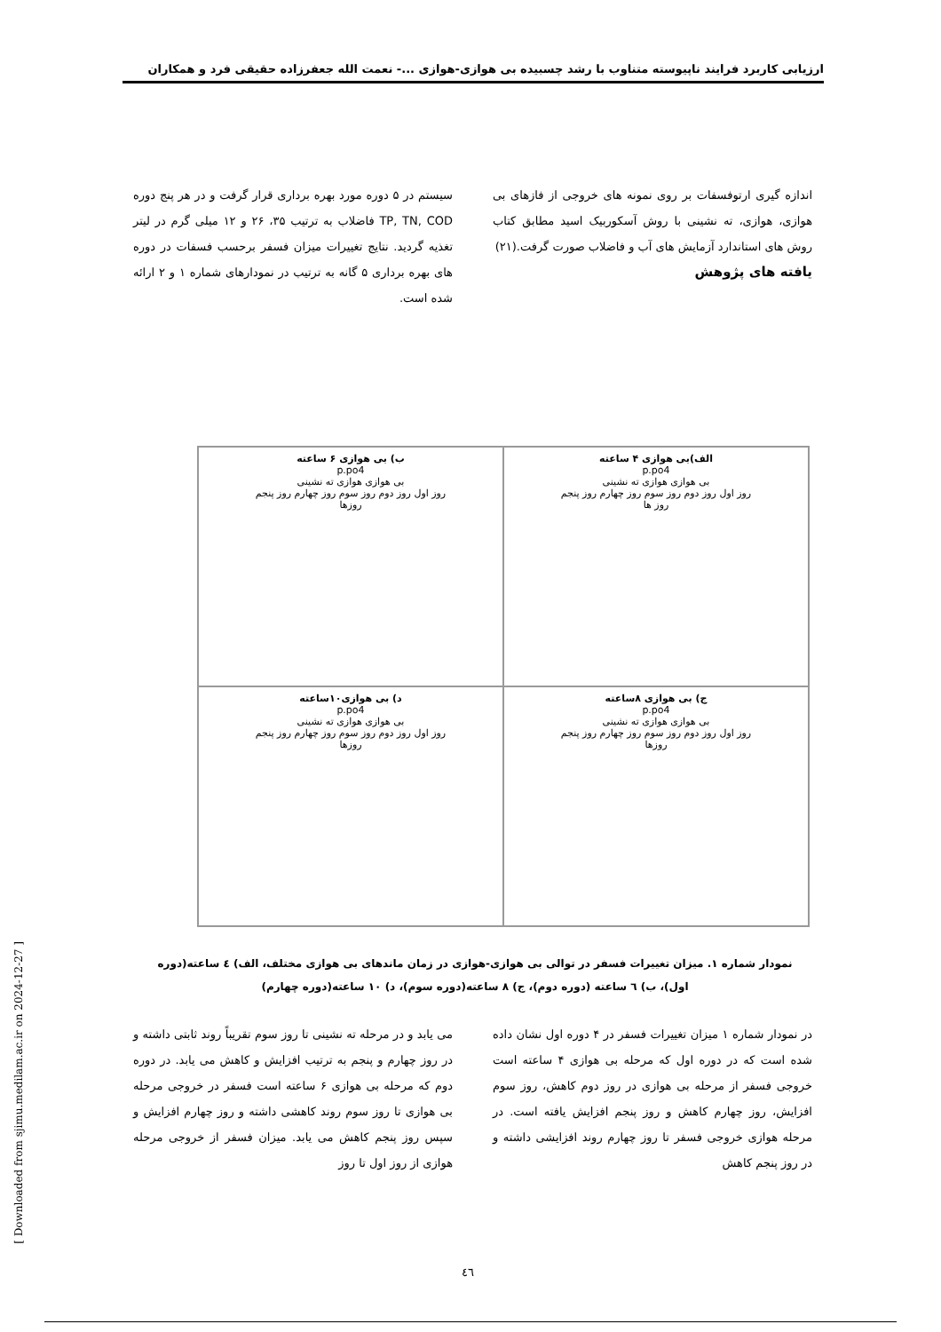ارزیابی کاربرد فرایند ناپیوسته متناوب با رشد چسبیده بی هوازی-هوازی ...- نعمت الله جعفرزاده حقیقی فرد و همکاران
اندازه گیری ارتوفسفات بر روی نمونه های خروجی از فازهای بی هوازی، هوازی، ته نشینی با روش آسکوربیک اسید مطابق کتاب روش های استاندارد آزمایش های آب و فاضلاب صورت گرفت.(۲۱)
یافته های پژوهش
سیستم در ۵ دوره مورد بهره برداری قرار گرفت و در هر پنج دوره TP, TN, COD فاضلاب به ترتیب ۳۵، ۲۶ و ۱۲ میلی گرم در لیتر تغذیه گردید. نتایج تغییرات میزان فسفر برحسب فسفات در دوره های بهره برداری ۵ گانه به ترتیب در نمودارهای شماره ۱ و ۲ ارائه شده است.
الف)بی هوازی ۴ ساعته
p.po4
بی هوازی هوازی ته نشینی
روز اول روز دوم روز سوم روز چهارم روز پنجم
روز ها
ب) بی هوازی ۶ ساعته
p.po4
بی هوازی هوازی ته نشینی
روز اول روز دوم روز سوم روز چهارم روز پنجم
روزها
ج) بی هوازی ۸ساعته
p.po4
بی هوازی هوازی ته نشینی
روز اول روز دوم روز سوم روز چهارم روز پنجم
روزها
د) بی هوازی۱۰ساعته
p.po4
بی هوازی هوازی ته نشینی
روز اول روز دوم روز سوم روز چهارم روز پنجم
روزها
نمودار شماره ۱. میزان تغییرات فسفر در توالی بی هوازی-هوازی در زمان ماندهای بی هوازی مختلف، الف) ٤ ساعته(دوره اول)، ب) ٦ ساعته (دوره دوم)، ج) ٨ ساعته(دوره سوم)، د) ١٠ ساعته(دوره چهارم)
در نمودار شماره ۱ میزان تغییرات فسفر در ۴ دوره اول نشان داده شده است که در دوره اول که مرحله بی هوازی ۴ ساعته است خروجی فسفر از مرحله بی هوازی در روز دوم کاهش، روز سوم افزایش، روز چهارم کاهش و روز پنجم افزایش یافته است. در مرحله هوازی خروجی فسفر تا روز چهارم روند افزایشی داشته و در روز پنجم کاهش
می یابد و در مرحله ته نشینی تا روز سوم تقریباً روند ثابتی داشته و در روز چهارم و پنجم به ترتیب افزایش و کاهش می یابد. در دوره دوم که مرحله بی هوازی ۶ ساعته است فسفر در خروجی مرحله بی هوازی تا روز سوم روند کاهشی داشته و روز چهارم افزایش و سپس روز پنجم کاهش می یابد. میزان فسفر از خروجی مرحله هوازی از روز اول تا روز
[ Downloaded from sjimu.medilam.ac.ir on 2024-12-27 ]
٤٦